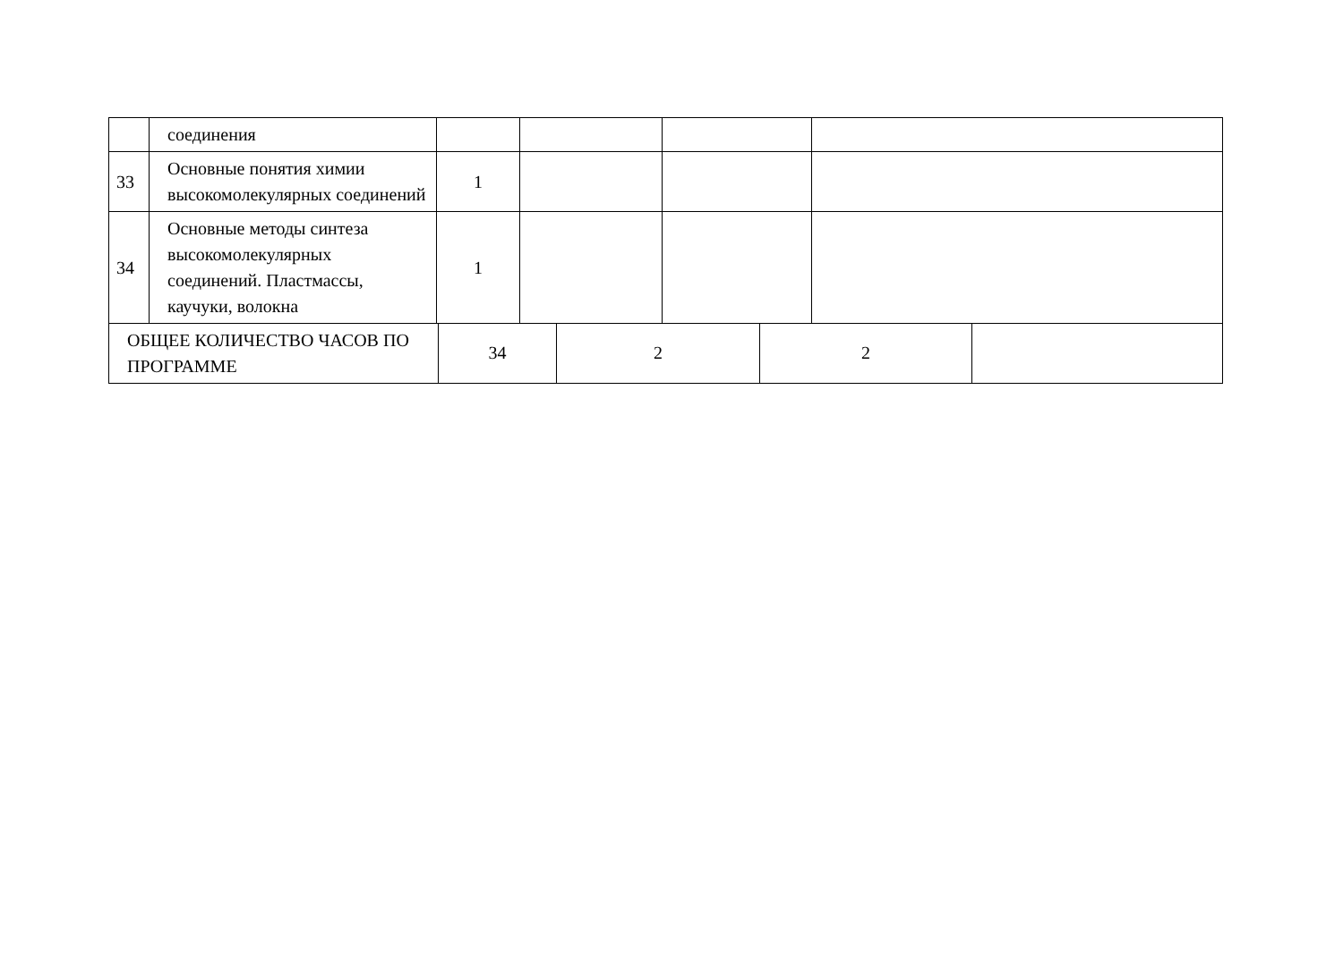| | соединения | | | | |
| 33 | Основные понятия химии высокомолекулярных соединений | 1 | | | |
| 34 | Основные методы синтеза высокомолекулярных соединений. Пластмассы, каучуки, волокна | 1 | | | |
| ОБЩЕЕ КОЛИЧЕСТВО ЧАСОВ ПО ПРОГРАММЕ | 34 | 2 | 2 | |